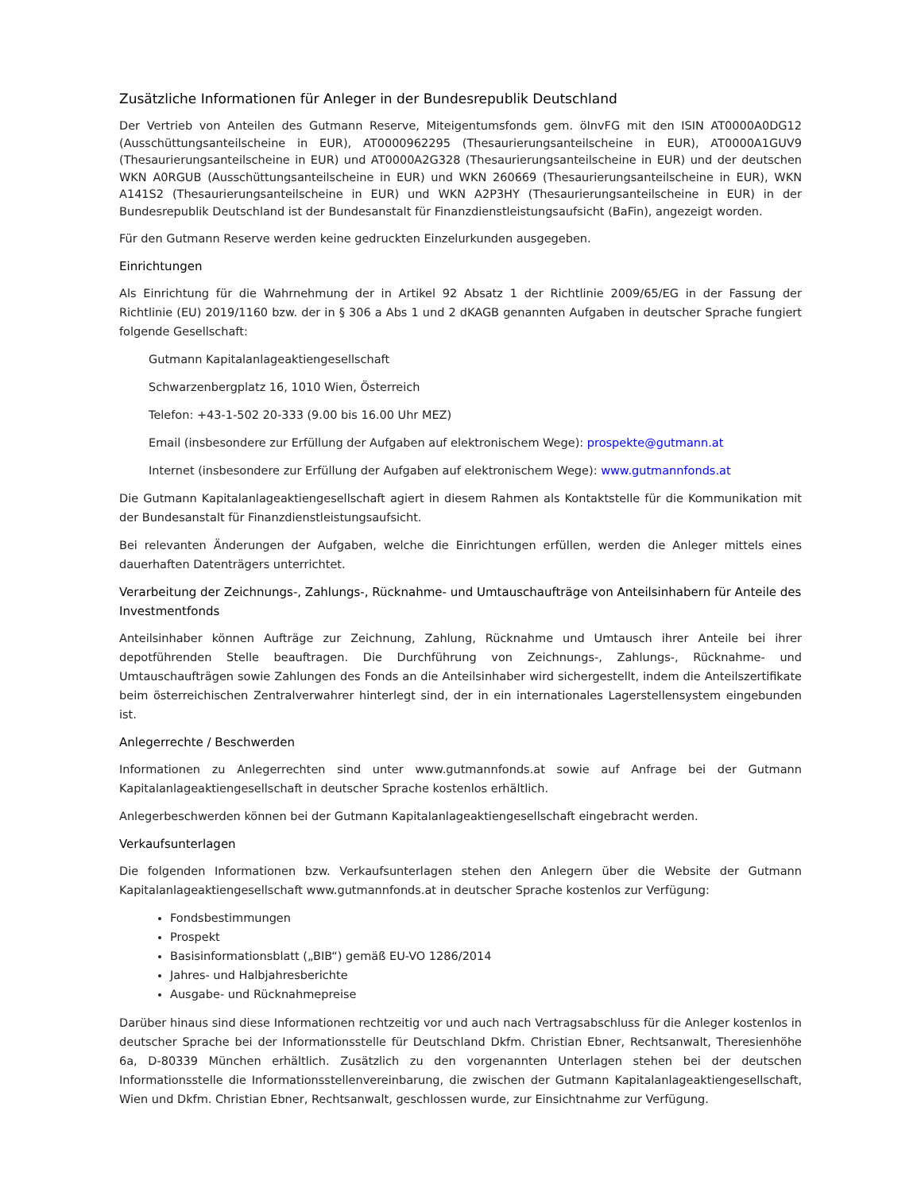Zusätzliche Informationen für Anleger in der Bundesrepublik Deutschland
Der Vertrieb von Anteilen des Gutmann Reserve, Miteigentumsfonds gem. öInvFG mit den ISIN AT0000A0DG12 (Ausschüttungsanteilscheine in EUR), AT0000962295 (Thesaurierungsanteilscheine in EUR), AT0000A1GUV9 (Thesaurierungsanteilscheine in EUR) und AT0000A2G328 (Thesaurierungsanteilscheine in EUR) und der deutschen WKN A0RGUB (Ausschüttungsanteilscheine in EUR) und WKN 260669 (Thesaurierungsanteilscheine in EUR), WKN A141S2 (Thesaurierungsanteilscheine in EUR) und WKN A2P3HY (Thesaurierungsanteilscheine in EUR) in der Bundesrepublik Deutschland ist der Bundesanstalt für Finanzdienstleistungsaufsicht (BaFin), angezeigt worden.
Für den Gutmann Reserve werden keine gedruckten Einzelurkunden ausgegeben.
Einrichtungen
Als Einrichtung für die Wahrnehmung der in Artikel 92 Absatz 1 der Richtlinie 2009/65/EG in der Fassung der Richtlinie (EU) 2019/1160 bzw. der in § 306 a Abs 1 und 2 dKAGB genannten Aufgaben in deutscher Sprache fungiert folgende Gesellschaft:
Gutmann Kapitalanlageaktiengesellschaft
Schwarzenbergplatz 16, 1010 Wien, Österreich
Telefon: +43-1-502 20-333 (9.00 bis 16.00 Uhr MEZ)
Email (insbesondere zur Erfüllung der Aufgaben auf elektronischem Wege): prospekte@gutmann.at
Internet (insbesondere zur Erfüllung der Aufgaben auf elektronischem Wege): www.gutmannfonds.at
Die Gutmann Kapitalanlageaktiengesellschaft agiert in diesem Rahmen als Kontaktstelle für die Kommunikation mit der Bundesanstalt für Finanzdienstleistungsaufsicht.
Bei relevanten Änderungen der Aufgaben, welche die Einrichtungen erfüllen, werden die Anleger mittels eines dauerhaften Datenträgers unterrichtet.
Verarbeitung der Zeichnungs-, Zahlungs-, Rücknahme- und Umtauschaufträge von Anteilsinhabern für Anteile des Investmentfonds
Anteilsinhaber können Aufträge zur Zeichnung, Zahlung, Rücknahme und Umtausch ihrer Anteile bei ihrer depotführenden Stelle beauftragen. Die Durchführung von Zeichnungs-, Zahlungs-, Rücknahme- und Umtauschaufträgen sowie Zahlungen des Fonds an die Anteilsinhaber wird sichergestellt, indem die Anteilszertifikate beim österreichischen Zentralverwahrer hinterlegt sind, der in ein internationales Lagerstellensystem eingebunden ist.
Anlegerrechte / Beschwerden
Informationen zu Anlegerrechten sind unter www.gutmannfonds.at sowie auf Anfrage bei der Gutmann Kapitalanlageaktiengesellschaft in deutscher Sprache kostenlos erhältlich.
Anlegerbeschwerden können bei der Gutmann Kapitalanlageaktiengesellschaft eingebracht werden.
Verkaufsunterlagen
Die folgenden Informationen bzw. Verkaufsunterlagen stehen den Anlegern über die Website der Gutmann Kapitalanlageaktiengesellschaft www.gutmannfonds.at in deutscher Sprache kostenlos zur Verfügung:
Fondsbestimmungen
Prospekt
Basisinformationsblatt („BIB“) gemäß EU-VO 1286/2014
Jahres- und Halbjahresberichte
Ausgabe- und Rücknahmepreise
Darüber hinaus sind diese Informationen rechtzeitig vor und auch nach Vertragsabschluss für die Anleger kostenlos in deutscher Sprache bei der Informationsstelle für Deutschland Dkfm. Christian Ebner, Rechtsanwalt, Theresienhöhe 6a, D-80339 München erhältlich. Zusätzlich zu den vorgenannten Unterlagen stehen bei der deutschen Informationsstelle die Informationsstellenvereinbarung, die zwischen der Gutmann Kapitalanlageaktiengesellschaft, Wien und Dkfm. Christian Ebner, Rechtsanwalt, geschlossen wurde, zur Einsichtnahme zur Verfügung.